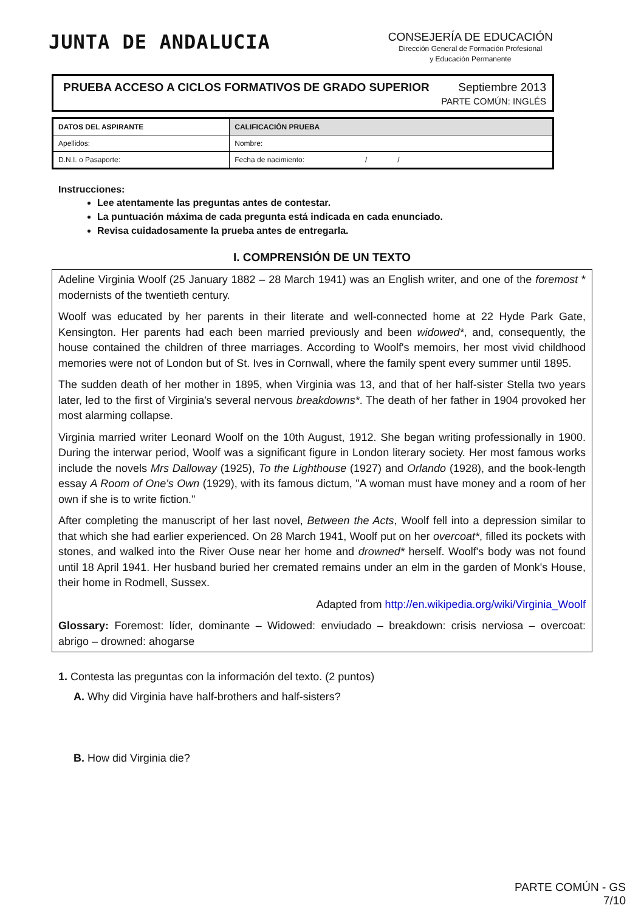JUNTA DE ANDALUCIA
CONSEJERÍA DE EDUCACIÓN
Dirección General de Formación Profesional
y Educación Permanente
PRUEBA ACCESO A CICLOS FORMATIVOS DE GRADO SUPERIOR
Septiembre 2013
PARTE COMÚN: INGLÉS
| DATOS DEL ASPIRANTE | | CALIFICACIÓN PRUEBA |
| --- | --- | --- |
| Apellidos: | | Nombre: |
| D.N.I. o Pasaporte: | Fecha de nacimiento: / / | |
Instrucciones:
Lee atentamente las preguntas antes de contestar.
La puntuación máxima de cada pregunta está indicada en cada enunciado.
Revisa cuidadosamente la prueba antes de entregarla.
I. COMPRENSIÓN DE UN TEXTO
Adeline Virginia Woolf (25 January 1882 – 28 March 1941) was an English writer, and one of the foremost * modernists of the twentieth century.
Woolf was educated by her parents in their literate and well-connected home at 22 Hyde Park Gate, Kensington. Her parents had each been married previously and been widowed*, and, consequently, the house contained the children of three marriages. According to Woolf's memoirs, her most vivid childhood memories were not of London but of St. Ives in Cornwall, where the family spent every summer until 1895.
The sudden death of her mother in 1895, when Virginia was 13, and that of her half-sister Stella two years later, led to the first of Virginia's several nervous breakdowns*. The death of her father in 1904 provoked her most alarming collapse.
Virginia married writer Leonard Woolf on the 10th August, 1912. She began writing professionally in 1900. During the interwar period, Woolf was a significant figure in London literary society. Her most famous works include the novels Mrs Dalloway (1925), To the Lighthouse (1927) and Orlando (1928), and the book-length essay A Room of One's Own (1929), with its famous dictum, "A woman must have money and a room of her own if she is to write fiction."
After completing the manuscript of her last novel, Between the Acts, Woolf fell into a depression similar to that which she had earlier experienced. On 28 March 1941, Woolf put on her overcoat*, filled its pockets with stones, and walked into the River Ouse near her home and drowned* herself. Woolf's body was not found until 18 April 1941. Her husband buried her cremated remains under an elm in the garden of Monk's House, their home in Rodmell, Sussex.
Adapted from http://en.wikipedia.org/wiki/Virginia_Woolf
Glossary: Foremost: líder, dominante – Widowed: enviudado – breakdown: crisis nerviosa – overcoat: abrigo – drowned: ahogarse
1. Contesta las preguntas con la información del texto. (2 puntos)
A. Why did Virginia have half-brothers and half-sisters?
B. How did Virginia die?
PARTE COMÚN - GS
7/10